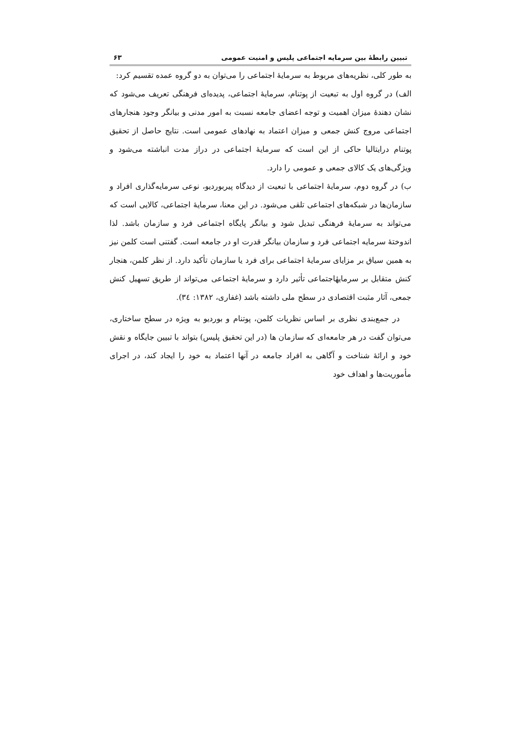تبیین رابطهٔ بین سرمایه اجتماعی پلیس و امنیت عمومی ۶۳
به طور کلی، نظریه‌های مربوط به سرمایهٔ اجتماعی را می‌توان به دو گروه عمده تقسیم کرد:
الف) در گروه اول به تبعیت از پوتنام، سرمایهٔ اجتماعی، پدیده‌ای فرهنگی تعریف می‌شود که نشان دهندهٔ میزان اهمیت و توجه اعضای جامعه نسبت به امور مدنی و بیانگر وجود هنجارهای اجتماعی مروج کنش جمعی و میزان اعتماد به نهادهای عمومی است. نتایج حاصل از تحقیق پوتنام درایتالیا حاکی از این است که سرمایهٔ اجتماعی در دراز مدت انباشته می‌شود و ویژگی‌های یک کالای جمعی و عمومی را دارد.
ب) در گروه دوم، سرمایهٔ اجتماعی با تبعیت از دیدگاه پیربوردیو، نوعی سرمایه‌گذاری افراد و سازمان‌ها در شبکه‌های اجتماعی تلقی می‌شود. در این معنا، سرمایهٔ اجتماعی، کالایی است که می‌تواند به سرمایهٔ فرهنگی تبدیل شود و بیانگر پایگاه اجتماعی فرد و سازمان باشد. لذا اندوختهٔ سرمایه اجتماعی فرد و سازمان بیانگر قدرت او در جامعه است. گفتنی است کلمن نیز به همین سیاق بر مزایای سرمایهٔ اجتماعی برای فرد یا سازمان تأکید دارد. از نظر کلمن، هنجار کنش متقابل بر سرمایهٔاجتماعی تأثیر دارد و سرمایهٔ اجتماعی می‌تواند از طریق تسهیل کنش جمعی، آثار مثبت اقتصادی در سطح ملی داشته باشد (غفاری، ۱۳۸۲: ۳٤).
در جمع‌بندی نظری بر اساس نظریات کلمن، پوتنام و بوردیو به ویژه در سطح ساختاری، می‌توان گفت در هر جامعه‌ای که سازمان ها (در این تحقیق پلیس) بتواند با تبیین جایگاه و نقش خود و ارائهٔ شناخت و آگاهی به افراد جامعه در آنها اعتماد به خود را ایجاد کند، در اجرای مأموریت‌ها و اهداف خود